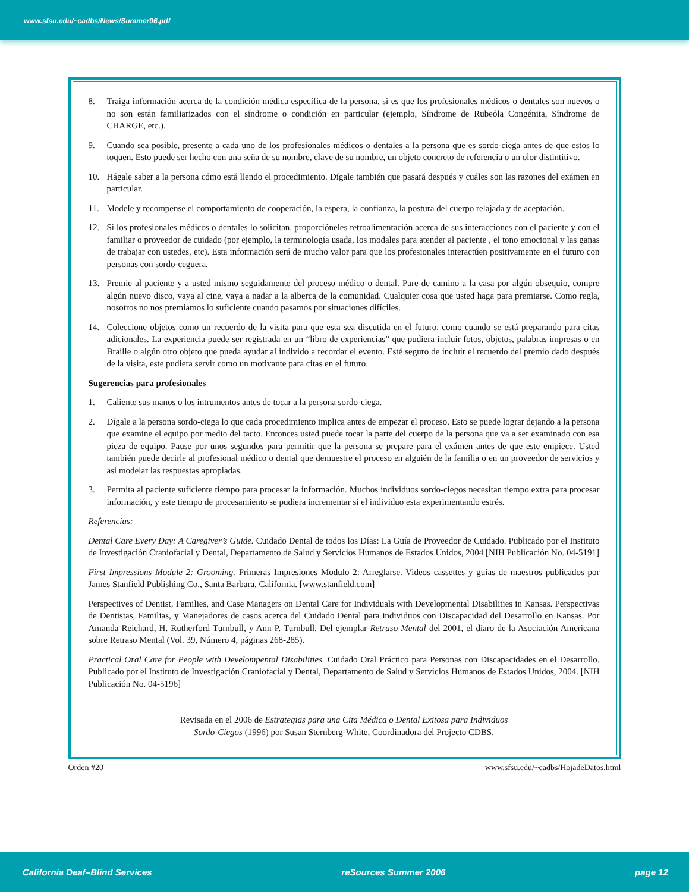www.sfsu.edu/~cadbs/News/Summer06.pdf
8. Traiga información acerca de la condición médica específica de la persona, si es que los profesionales médicos o dentales son nuevos o no son están familiarizados con el síndrome o condición en particular (ejemplo, Síndrome de Rubeóla Congénita, Síndrome de CHARGE, etc.).
9. Cuando sea posible, presente a cada uno de los profesionales médicos o dentales a la persona que es sordo-ciega antes de que estos lo toquen. Esto puede ser hecho con una seña de su nombre, clave de su nombre, un objeto concreto de referencia o un olor distintitivo.
10. Hágale saber a la persona cómo está llendo el procedimiento. Dígale también que pasará después y cuáles son las razones del exámen en particular.
11. Modele y recompense el comportamiento de cooperación, la espera, la confianza, la postura del cuerpo relajada y de aceptación.
12. Si los profesionales médicos o dentales lo solicitan, proporcióneles retroalimentación acerca de sus interacciones con el paciente y con el familiar o proveedor de cuidado (por ejemplo, la terminología usada, los modales para atender al paciente , el tono emocional y las ganas de trabajar con ustedes, etc). Esta información será de mucho valor para que los profesionales interactúen positivamente en el futuro con personas con sordo-ceguera.
13. Premie al paciente y a usted mismo seguidamente del proceso médico o dental. Pare de camino a la casa por algún obsequio, compre algún nuevo disco, vaya al cine, vaya a nadar a la alberca de la comunidad. Cualquier cosa que usted haga para premiarse. Como regla, nosotros no nos premiamos lo suficiente cuando pasamos por situaciones difíciles.
14. Coleccione objetos como un recuerdo de la visita para que esta sea discutida en el futuro, como cuando se está preparando para citas adicionales. La experiencia puede ser registrada en un “libro de experiencias” que pudiera incluir fotos, objetos, palabras impresas o en Braille o algún otro objeto que pueda ayudar al individo a recordar el evento. Esté seguro de incluir el recuerdo del premio dado después de la visita, este pudiera servir como un motivante para citas en el futuro.
Sugerencias para profesionales
1. Caliente sus manos o los intrumentos antes de tocar a la persona sordo-ciega.
2. Dígale a la persona sordo-ciega lo que cada procedimiento implica antes de empezar el proceso. Esto se puede lograr dejando a la persona que examine el equipo por medio del tacto. Entonces usted puede tocar la parte del cuerpo de la persona que va a ser examinado con esa pieza de equipo. Pause por unos segundos para permitir que la persona se prepare para el exámen antes de que este empiece. Usted también puede decirle al profesional médico o dental que demuestre el proceso en alguién de la familia o en un proveedor de servicios y asi modelar las respuestas apropiadas.
3. Permita al paciente suficiente tiempo para procesar la información. Muchos individuos sordo-ciegos necesitan tiempo extra para procesar información, y este tiempo de procesamiento se pudiera incrementar si el individuo esta experimentando estrés.
Referencias:
Dental Care Every Day: A Caregiver’s Guide. Cuidado Dental de todos los Días: La Guía de Proveedor de Cuidado. Publicado por el Instituto de Investigación Craniofacial y Dental, Departamento de Salud y Servicios Humanos de Estados Unidos, 2004 [NIH Publicación No. 04-5191]
First Impressions Module 2: Grooming. Primeras Impresiones Modulo 2: Arreglarse. Videos cassettes y guías de maestros publicados por James Stanfield Publishing Co., Santa Barbara, California. [www.stanfield.com]
Perspectives of Dentist, Families, and Case Managers on Dental Care for Individuals with Developmental Disabilities in Kansas. Perspectivas de Dentistas, Familias, y Manejadores de casos acerca del Cuidado Dental para individuos con Discapacidad del Desarrollo en Kansas. Por Amanda Reichard, H. Rutherford Turnbull, y Ann P. Turnbull. Del ejemplar Retraso Mental del 2001, el diaro de la Asociación Americana sobre Retraso Mental (Vol. 39, Número 4, páginas 268-285).
Practical Oral Care for People with Develompental Disabilities. Cuidado Oral Práctico para Personas con Discapacidades en el Desarrollo. Publicado por el Instituto de Investigación Craniofacial y Dental, Departamento de Salud y Servicios Humanos de Estados Unidos, 2004. [NIH Publicación No. 04-5196]
Revisada en el 2006 de Estrategias para una Cita Médica o Dental Exitosa para Individuos
Sordo-Ciegos (1996) por Susan Sternberg-White, Coordinadora del Projecto CDBS.
Orden #20 www.sfsu.edu/~cadbs/HojadeDatos.html
California Deaf–Blind Services reSources Summer 2006 page 12